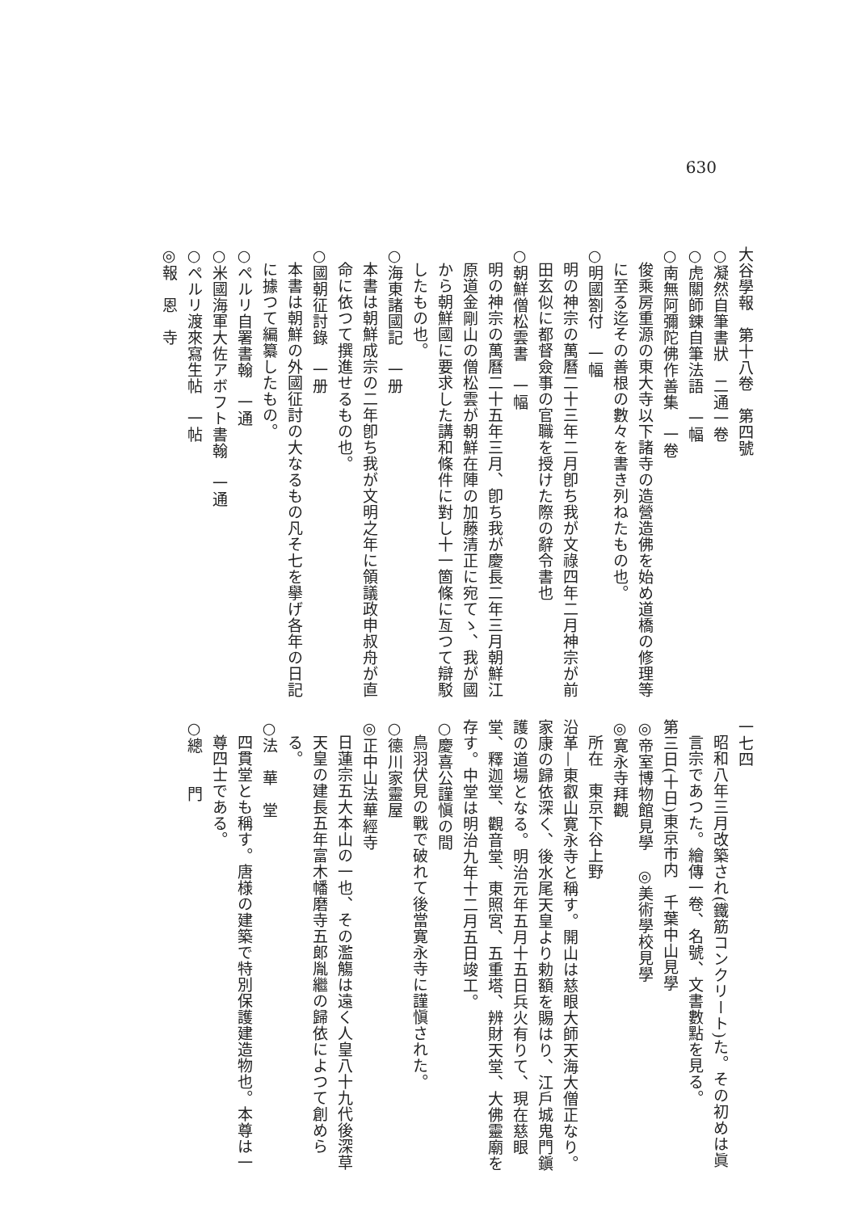630
大谷學報　第十八卷　第四號
○凝然自筆書狀　二通一卷
○虎關師錬自筆法語　一幅
○南無阿彌陀佛作善集　一卷
俊乘房重源の東大寺以下諸寺の造營造佛を始め道橋の修理等に至る迄その善根の數々を書き列ねたもの也。
○明國劄付　一幅
明の神宗の萬曆二十三年二月卽ち我が文祿四年二月神宗が前田玄似に都督僉事の官職を授けた際の辭令書也
○朝鮮僧松雲書　一幅
明の神宗の萬曆二十五年三月、卽ち我が慶長二年三月朝鮮江原道金剛山の僧松雲が朝鮮在陣の加藤清正に宛てゝ、我が國から朝鮮國に要求した講和條件に對し十一箇條に亙つて辯駁したもの也。
○海東諸國記　一册
本書は朝鮮成宗の二年卽ち我が文明之年に領議政申叔舟が直命に依つて撰進せるもの也。
○國朝征討錄　一册
本書は朝鮮の外國征討の大なるもの凡そ七を擧げ各年の日記に據つて編纂したもの。
○ペルリ自署書翰　一通
○米國海軍大佐アボフト書翰　一通
○ペルリ渡來寫生帖　一帖
◎報　恩　寺
一七四
昭和八年三月改築され(鐵筋コンクリート)た。その初めは眞言宗であつた。繪傳一卷、名號、文書數點を見る。
第三日(十日)東京市内　千葉中山見學
◎帝室博物館見學　◎美術學校見學
◎寛永寺拜觀
所在　東京下谷上野
沿革—東叡山寛永寺と稱す。開山は慈眼大師天海大僧正なり。家康の歸依深く、後水尾天皇より勅額を賜はり、江戶城鬼門鎭護の道場となる。明治元年五月十五日兵火有りて、現在慈眼堂、釋迦堂、觀音堂、東照宮、五重塔、辨財天堂、大佛靈廟を存す。中堂は明治九年十二月五日竣工。
○慶喜公謹愼の間
鳥羽伏見の戰で破れて後當寛永寺に謹愼された。
○德川家靈屋
◎正中山法華經寺
日蓮宗五大本山の一也、その濫觴は遠く人皇八十九代後深草天皇の建長五年富木幡磨寺五郞胤繼の歸依によつて創めらる。
○法　華　堂
四貫堂とも稱す。唐様の建築で特別保護建造物也。本尊は一尊四士である。
○總　　門